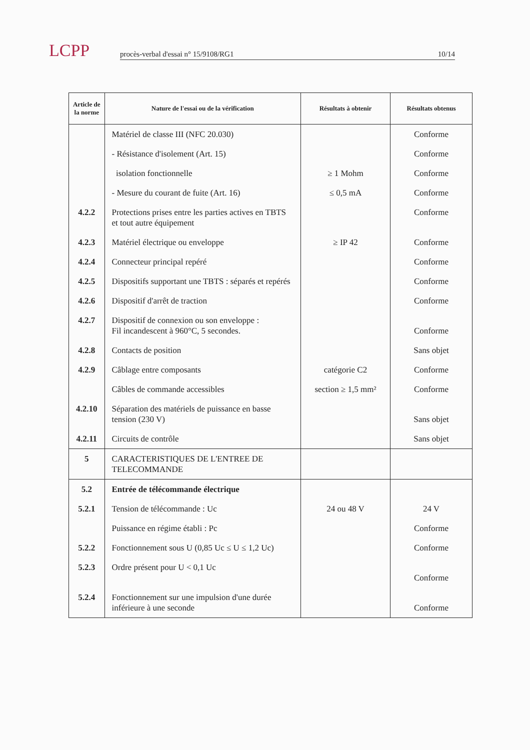LCPP
procès-verbal d'essai n° 15/9108/RG1 10/14
| Article de la norme | Nature de l'essai ou de la vérification | Résultats à obtenir | Résultats obtenus |
| --- | --- | --- | --- |
| | Matériel de classe III (NFC 20.030) | | Conforme |
| | - Résistance d'isolement (Art. 15) | | Conforme |
| | isolation fonctionnelle | ≥ 1 Mohm | Conforme |
| | - Mesure du courant de fuite (Art. 16) | ≤ 0,5 mA | Conforme |
| 4.2.2 | Protections prises entre les parties actives en TBTS et tout autre équipement | | Conforme |
| 4.2.3 | Matériel électrique ou enveloppe | ≥ IP 42 | Conforme |
| 4.2.4 | Connecteur principal repéré | | Conforme |
| 4.2.5 | Dispositifs supportant une TBTS : séparés et repérés | | Conforme |
| 4.2.6 | Dispositif d'arrêt de traction | | Conforme |
| 4.2.7 | Dispositif de connexion ou son enveloppe : Fil incandescent à 960°C, 5 secondes. | | Conforme |
| 4.2.8 | Contacts de position | | Sans objet |
| 4.2.9 | Câblage entre composants | catégorie C2 | Conforme |
| | Câbles de commande accessibles | section ≥ 1,5 mm² | Conforme |
| 4.2.10 | Séparation des matériels de puissance en basse tension (230 V) | | Sans objet |
| 4.2.11 | Circuits de contrôle | | Sans objet |
| 5 | CARACTERISTIQUES DE L'ENTREE DE TELECOMMANDE | | |
| 5.2 | Entrée de télécommande électrique | | |
| 5.2.1 | Tension de télécommande : Uc | 24 ou 48 V | 24 V |
| | Puissance en régime établi : Pc | | Conforme |
| 5.2.2 | Fonctionnement sous U (0,85 Uc ≤ U ≤ 1,2 Uc) | | Conforme |
| 5.2.3 | Ordre présent pour U < 0,1 Uc | | Conforme |
| 5.2.4 | Fonctionnement sur une impulsion d'une durée inférieure à une seconde | | Conforme |